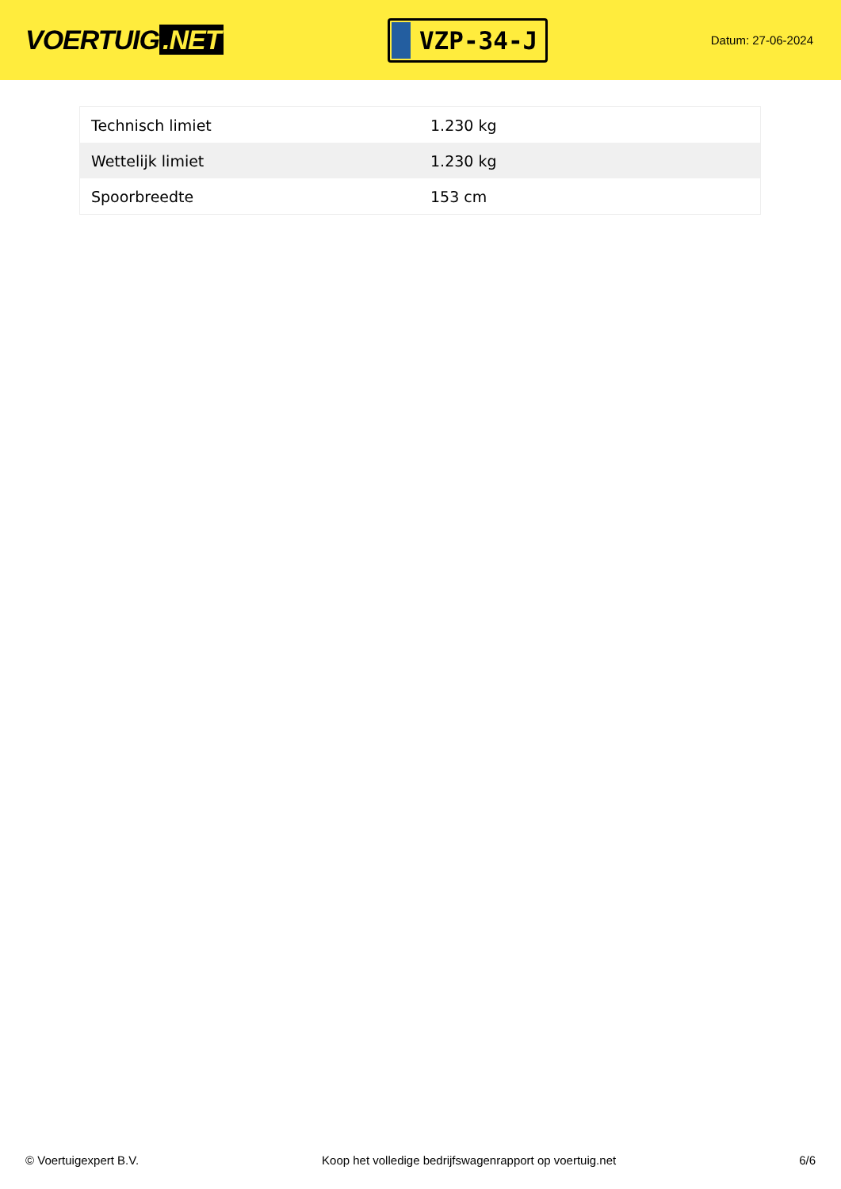VOERTUIG.NET
VZP-34-J
Datum: 27-06-2024
| Technisch limiet | 1.230 kg |
| Wettelijk limiet | 1.230 kg |
| Spoorbreedte | 153 cm |
© Voertuigexpert B.V. Koop het volledige bedrijfswagenrapport op voertuig.net 6/6